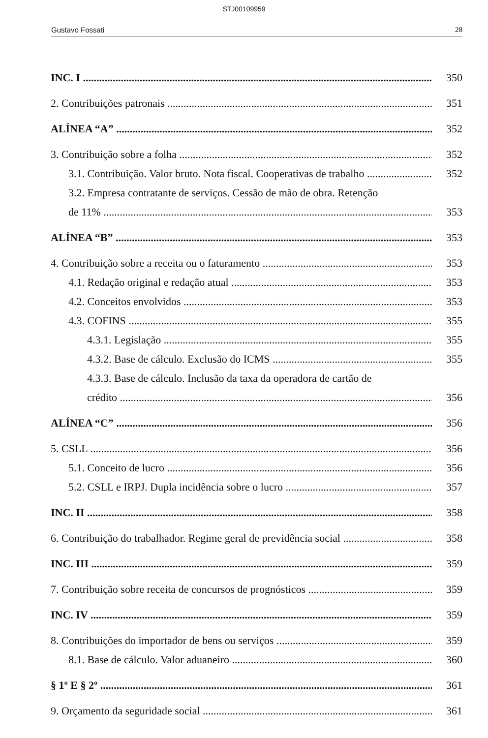STJ00109959
Gustavo Fossati 28
INC. I 350
2. Contribuições patronais 351
ALÍNEA “A” 352
3. Contribuição sobre a folha 352
3.1. Contribuição. Valor bruto. Nota fiscal. Cooperativas de trabalho 352
3.2. Empresa contratante de serviços. Cessão de mão de obra. Retenção
de 11% 353
ALÍNEA “B” 353
4. Contribuição sobre a receita ou o faturamento 353
4.1. Redação original e redação atual 353
4.2. Conceitos envolvidos 353
4.3. COFINS 355
4.3.1. Legislação 355
4.3.2. Base de cálculo. Exclusão do ICMS 355
4.3.3. Base de cálculo. Inclusão da taxa da operadora de cartão de
crédito 356
ALÍNEA “C” 356
5. CSLL 356
5.1. Conceito de lucro 356
5.2. CSLL e IRPJ. Dupla incidência sobre o lucro 357
INC. II 358
6. Contribuição do trabalhador. Regime geral de previdência social 358
INC. III 359
7. Contribuição sobre receita de concursos de prognósticos 359
INC. IV 359
8. Contribuições do importador de bens ou serviços 359
8.1. Base de cálculo. Valor aduaneiro 360
§ 1º E § 2º 361
9. Orçamento da seguridade social 361